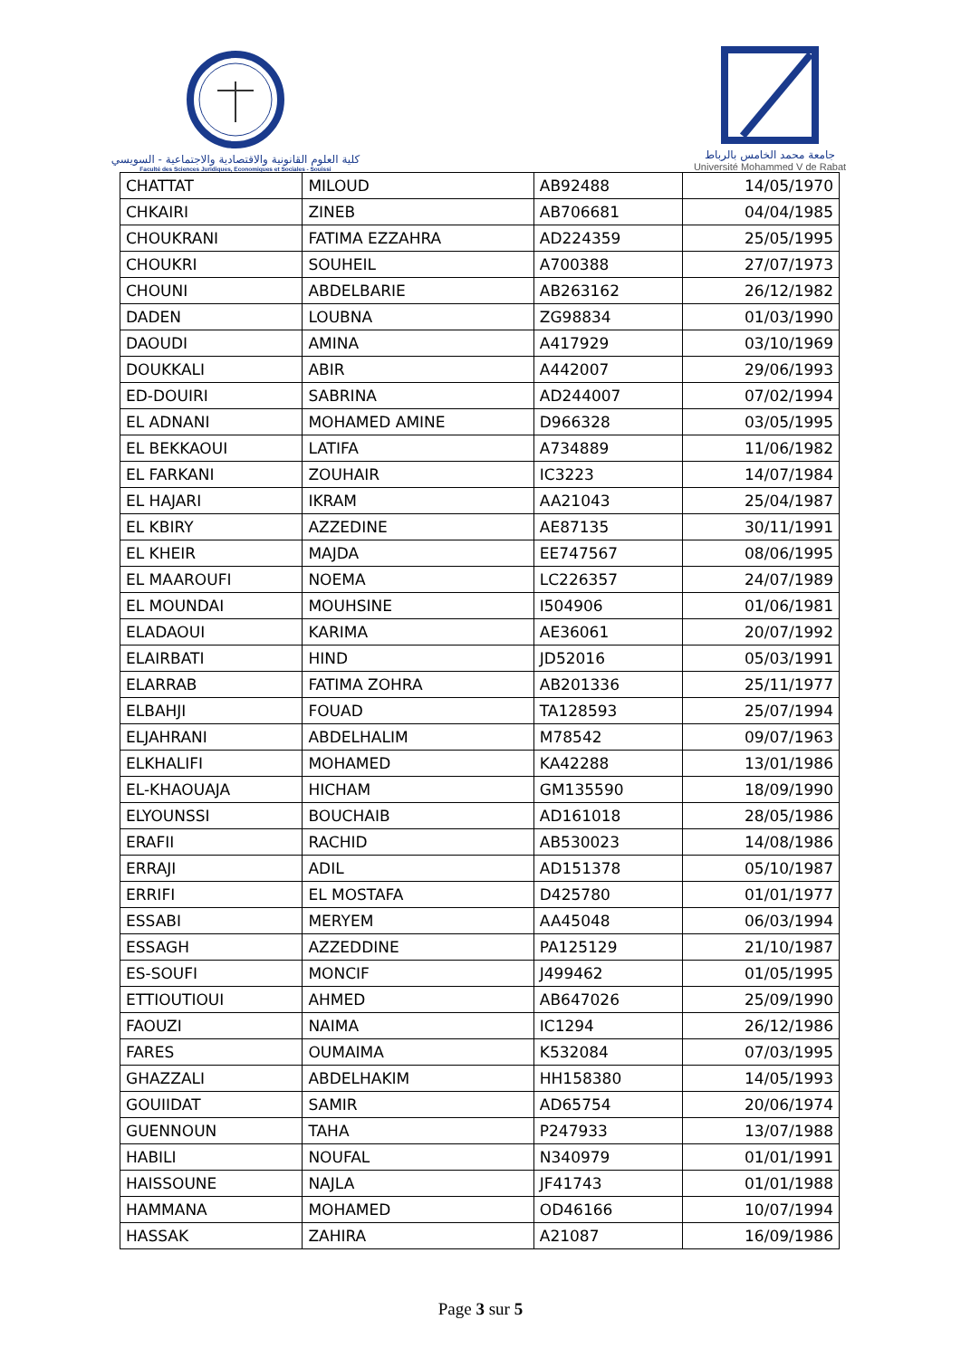كلية العلوم القانونية والاقتصادية والاجتماعية - السويسي
Faculté des Sciences Juridiques, Economiques et Sociales - Souissi
جامعة محمد الخامس بالرباط
Université Mohammed V de Rabat
| CHATTAT | MILOUD | AB92488 | 14/05/1970 |
| CHKAIRI | ZINEB | AB706681 | 04/04/1985 |
| CHOUKRANI | FATIMA EZZAHRA | AD224359 | 25/05/1995 |
| CHOUKRI | SOUHEIL | A700388 | 27/07/1973 |
| CHOUNI | ABDELBARIE | AB263162 | 26/12/1982 |
| DADEN | LOUBNA | ZG98834 | 01/03/1990 |
| DAOUDI | AMINA | A417929 | 03/10/1969 |
| DOUKKALI | ABIR | A442007 | 29/06/1993 |
| ED-DOUIRI | SABRINA | AD244007 | 07/02/1994 |
| EL ADNANI | MOHAMED AMINE | D966328 | 03/05/1995 |
| EL BEKKAOUI | LATIFA | A734889 | 11/06/1982 |
| EL FARKANI | ZOUHAIR | IC3223 | 14/07/1984 |
| EL HAJARI | IKRAM | AA21043 | 25/04/1987 |
| EL KBIRY | AZZEDINE | AE87135 | 30/11/1991 |
| EL KHEIR | MAJDA | EE747567 | 08/06/1995 |
| EL MAAROUFI | NOEMA | LC226357 | 24/07/1989 |
| EL MOUNDAI | MOUHSINE | I504906 | 01/06/1981 |
| ELADAOUI | KARIMA | AE36061 | 20/07/1992 |
| ELAIRBATI | HIND | JD52016 | 05/03/1991 |
| ELARRAB | FATIMA ZOHRA | AB201336 | 25/11/1977 |
| ELBAHJI | FOUAD | TA128593 | 25/07/1994 |
| ELJAHRANI | ABDELHALIM | M78542 | 09/07/1963 |
| ELKHALIFI | MOHAMED | KA42288 | 13/01/1986 |
| EL-KHAOUAJA | HICHAM | GM135590 | 18/09/1990 |
| ELYOUNSSI | BOUCHAIB | AD161018 | 28/05/1986 |
| ERAFII | RACHID | AB530023 | 14/08/1986 |
| ERRAJI | ADIL | AD151378 | 05/10/1987 |
| ERRIFI | EL MOSTAFA | D425780 | 01/01/1977 |
| ESSABI | MERYEM | AA45048 | 06/03/1994 |
| ESSAGH | AZZEDDINE | PA125129 | 21/10/1987 |
| ES-SOUFI | MONCIF | J499462 | 01/05/1995 |
| ETTIOUTIOUI | AHMED | AB647026 | 25/09/1990 |
| FAOUZI | NAIMA | IC1294 | 26/12/1986 |
| FARES | OUMAIMA | K532084 | 07/03/1995 |
| GHAZZALI | ABDELHAKIM | HH158380 | 14/05/1993 |
| GOUIIDAT | SAMIR | AD65754 | 20/06/1974 |
| GUENNOUN | TAHA | P247933 | 13/07/1988 |
| HABILI | NOUFAL | N340979 | 01/01/1991 |
| HAISSOUNE | NAJLA | JF41743 | 01/01/1988 |
| HAMMANA | MOHAMED | OD46166 | 10/07/1994 |
| HASSAK | ZAHIRA | A21087 | 16/09/1986 |
Page 3 sur 5